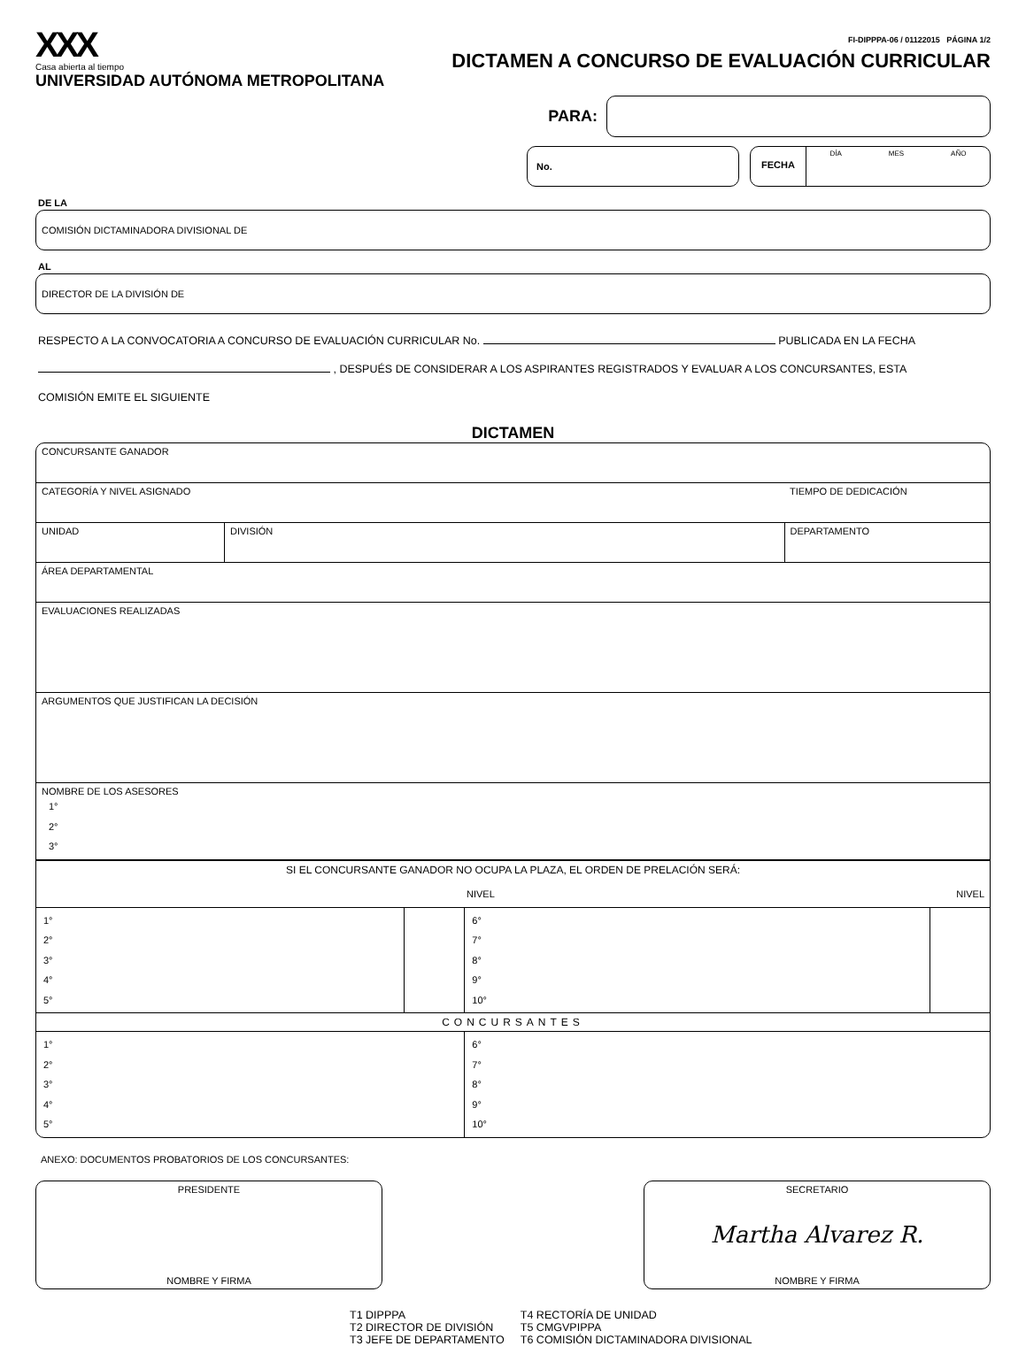XXX
Casa abierta al tiempo
UNIVERSIDAD AUTÓNOMA METROPOLITANA
FI-DIPPPA-06 / 01122015 PÁGINA 1/2
DICTAMEN A CONCURSO DE EVALUACIÓN CURRICULAR
PARA:
No.
FECHA
DÍA MES AÑO
DE LA
COMISIÓN DICTAMINADORA DIVISIONAL DE
AL
DIRECTOR DE LA DIVISIÓN DE
RESPECTO A LA CONVOCATORIA A CONCURSO DE EVALUACIÓN CURRICULAR No. PUBLICADA EN LA FECHA
, DESPUÉS DE CONSIDERAR A LOS ASPIRANTES REGISTRADOS Y EVALUAR A LOS CONCURSANTES, ESTA
COMISIÓN EMITE EL SIGUIENTE
DICTAMEN
| CONCURSANTE GANADOR | | | |
| CATEGORÍA Y NIVEL ASIGNADO | | | TIEMPO DE DEDICACIÓN |
| UNIDAD | DIVISIÓN | DEPARTAMENTO | |
| ÁREA DEPARTAMENTAL | | | |
| EVALUACIONES REALIZADAS | | | |
| ARGUMENTOS QUE JUSTIFICAN LA DECISIÓN | | | |
| NOMBRE DE LOS ASESORES 1° 2° 3° | | | |
| SI EL CONCURSANTE GANADOR NO OCUPA LA PLAZA, EL ORDEN DE PRELACIÓN SERÁ: NIVEL NIVEL | | | |
| 1° 2° 3° 4° 5° | | 6° 7° 8° 9° 10° | |
| CONCURSANTES | | | |
| 1° 2° 3° 4° 5° | | 6° 7° 8° 9° 10° | |
ANEXO: DOCUMENTOS PROBATORIOS DE LOS CONCURSANTES:
PRESIDENTE
NOMBRE Y FIRMA
SECRETARIO
Martha Alvarez R.
NOMBRE Y FIRMA
T1 DIPPPA
T2 DIRECTOR DE DIVISIÓN
T3 JEFE DE DEPARTAMENTO
T4 RECTORÍA DE UNIDAD
T5 CMGVPIPPA
T6 COMISIÓN DICTAMINADORA DIVISIONAL